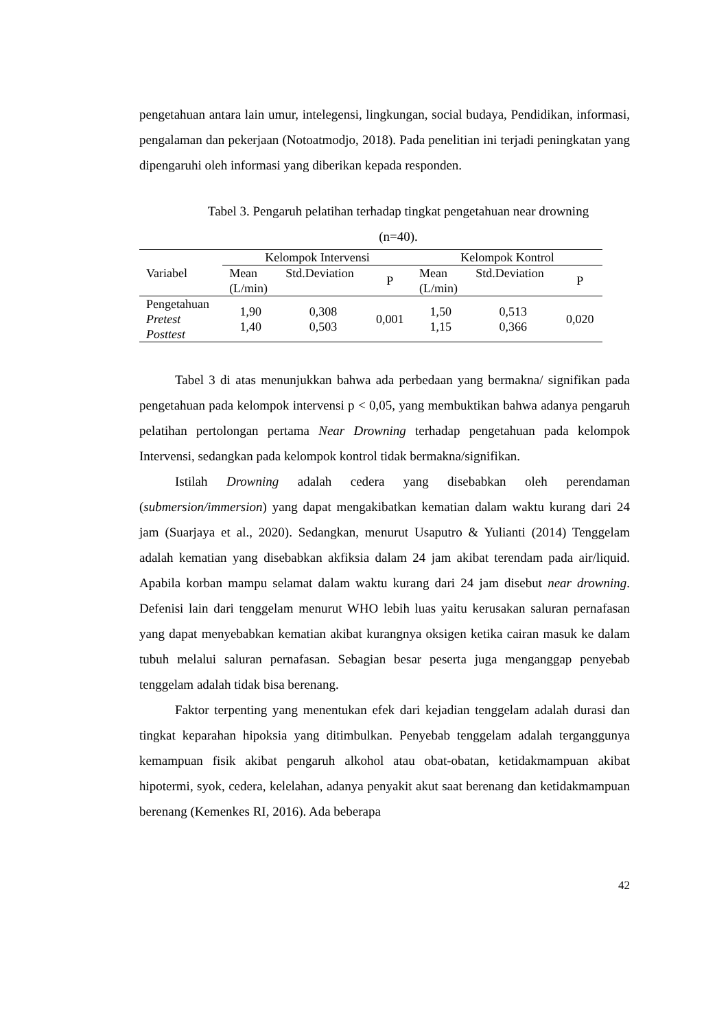pengetahuan antara lain umur, intelegensi, lingkungan, social budaya, Pendidikan, informasi, pengalaman dan pekerjaan (Notoatmodjo, 2018). Pada penelitian ini terjadi peningkatan yang dipengaruhi oleh informasi yang diberikan kepada responden.
Tabel 3. Pengaruh pelatihan terhadap tingkat pengetahuan near drowning
(n=40).
| Variabel | Kelompok Intervensi | | | Kelompok Kontrol | | |
| --- | --- | --- | --- | --- | --- | --- |
| | Mean (L/min) | Std.Deviation | P | Mean (L/min) | Std.Deviation | P |
| Pengetahuan Pretest Posttest | 1,90 1,40 | 0,308 0,503 | 0,001 | 1,50 1,15 | 0,513 0,366 | 0,020 |
Tabel 3 di atas menunjukkan bahwa ada perbedaan yang bermakna/ signifikan pada pengetahuan pada kelompok intervensi p < 0,05, yang membuktikan bahwa adanya pengaruh pelatihan pertolongan pertama Near Drowning terhadap pengetahuan pada kelompok Intervensi, sedangkan pada kelompok kontrol tidak bermakna/signifikan.
Istilah Drowning adalah cedera yang disebabkan oleh perendaman (submersion/immersion) yang dapat mengakibatkan kematian dalam waktu kurang dari 24 jam (Suarjaya et al., 2020). Sedangkan, menurut Usaputro & Yulianti (2014) Tenggelam adalah kematian yang disebabkan akfiksia dalam 24 jam akibat terendam pada air/liquid. Apabila korban mampu selamat dalam waktu kurang dari 24 jam disebut near drowning. Defenisi lain dari tenggelam menurut WHO lebih luas yaitu kerusakan saluran pernafasan yang dapat menyebabkan kematian akibat kurangnya oksigen ketika cairan masuk ke dalam tubuh melalui saluran pernafasan. Sebagian besar peserta juga menganggap penyebab tenggelam adalah tidak bisa berenang.
Faktor terpenting yang menentukan efek dari kejadian tenggelam adalah durasi dan tingkat keparahan hipoksia yang ditimbulkan. Penyebab tenggelam adalah terganggunya kemampuan fisik akibat pengaruh alkohol atau obat-obatan, ketidakmampuan akibat hipotermi, syok, cedera, kelelahan, adanya penyakit akut saat berenang dan ketidakmampuan berenang (Kemenkes RI, 2016). Ada beberapa
42